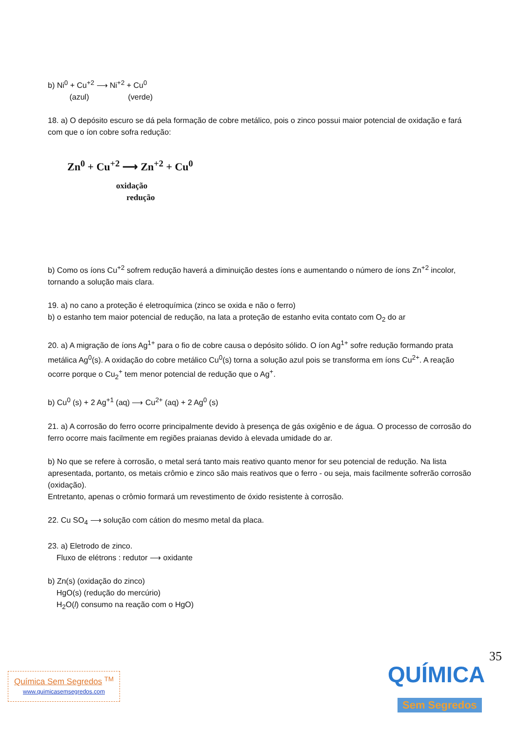b) Ni<sup>0</sup> + Cu<sup>+2</sup> ⟶ Ni<sup>+2</sup> + Cu<sup>0</sup>
(azul) (verde)
18. a) O depósito escuro se dá pela formação de cobre metálico, pois o zinco possui maior potencial de oxidação e fará com que o íon cobre sofra redução:
Zn<sup>0</sup> + Cu<sup>+2</sup> ⟶ Zn<sup>+2</sup> + Cu<sup>0</sup>
oxidação
redução
b) Como os íons Cu<sup>+2</sup> sofrem redução haverá a diminuição destes íons e aumentando o número de íons Zn<sup>+2</sup> incolor, tornando a solução mais clara.
19. a) no cano a proteção é eletroquímica (zinco se oxida e não o ferro)
b) o estanho tem maior potencial de redução, na lata a proteção de estanho evita contato com O<sub>2</sub> do ar
20. a) A migração de íons Ag<sup>1+</sup> para o fio de cobre causa o depósito sólido. O íon Ag<sup>1+</sup> sofre redução formando prata metálica Ag<sup>0</sup>(s). A oxidação do cobre metálico Cu<sup>0</sup>(s) torna a solução azul pois se transforma em íons Cu<sup>2+</sup>. A reação ocorre porque o Cu<sub>2</sub><sup>+</sup> tem menor potencial de redução que o Ag<sup>+</sup>.
b) Cu<sup>0</sup> (s) + 2 Ag<sup>+1</sup> (aq) ⟶ Cu<sup>2+</sup> (aq) + 2 Ag<sup>0</sup> (s)
21. a) A corrosão do ferro ocorre principalmente devido à presença de gás oxigênio e de água. O processo de corrosão do ferro ocorre mais facilmente em regiões praianas devido à elevada umidade do ar.
b) No que se refere à corrosão, o metal será tanto mais reativo quanto menor for seu potencial de redução. Na lista apresentada, portanto, os metais crômio e zinco são mais reativos que o ferro - ou seja, mais facilmente sofrerão corrosão (oxidação).
Entretanto, apenas o crômio formará um revestimento de óxido resistente à corrosão.
22. Cu SO<sub>4</sub> ⟶ solução com cátion do mesmo metal da placa.
23. a) Eletrodo de zinco.
Fluxo de elétrons : redutor ⟶ oxidante
b) Zn(s) (oxidação do zinco)
HgO(s) (redução do mercúrio)
H<sub>2</sub>O(l) consumo na reação com o HgO)
35
Química Sem Segredos <sup>TM</sup>
www.quimicasemsegredos.com
QUÍMICA
Sem Segredos